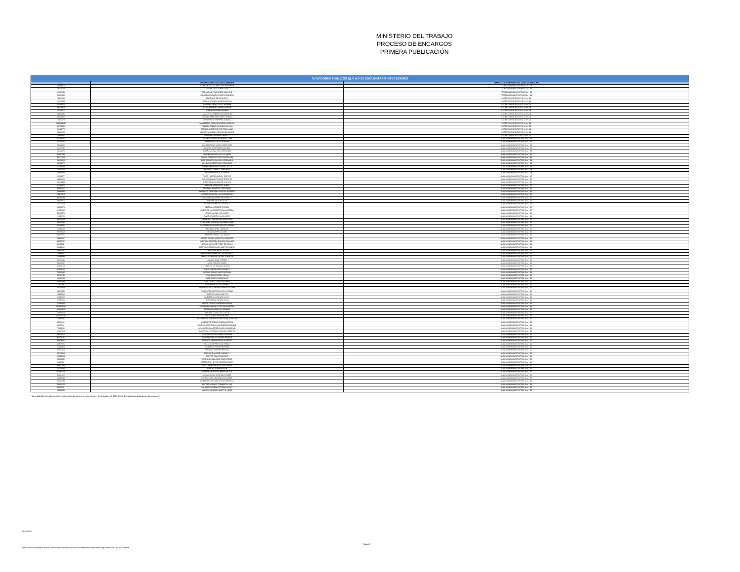MINISTERIO DEL TRABAJO
PROCESO DE ENCARGOS
PRIMERA PUBLICACIÓN
| SERVIDORES PUBLICOS QUE NO SE ENCUENTRAN INTERESADOS | | |
| --- | --- | --- |
| C.C. | NOMBRE EMPLEADO DE CARRERA | EMPLEO DE CARRERA DEL CUAL ES TITULAR |
| 19483460 | CORDON BUSTACARA JOSE ROBERTO | TECNICO ADMINISTRATIVO 3124 - 14 |
| 12550622 | GALVIS DAZA JORGE LUIS | TECNICO ADMINISTRATIVO 3124 - 14 |
| 32286241 | CARABALLO RODRIGUEZ MARLENE | TECNICO ADMINISTRATIVO 3124 - 14 |
| 10532803 | COLLAZOS GAVIRIA FAUSTO ARNULFO | TECNICO ADMINISTRATIVO 3124 - 14 |
| 20632633 | BEJARANO CRUZ GLADYS | SECRETARIO EJECUTIVO 4210 - 23 |
| 52226034 | MOLINA ARAUJO SANDRA MILENA | SECRETARIO EJECUTIVO 4210 - 23 |
| 41708774 | SANTANA URREGO LUZ MYRIAM | SECRETARIO EJECUTIVO 4210 - 23 |
| 39662964 | ROJAS ROMERO MARIA EUGENIA | SECRETARIO EJECUTIVO 4210 - 21 |
| 51703777 | CEPEDA RENDON MYRIAM | SECRETARIO EJECUTIVO 4210 - 21 |
| 19410806 | LOSADA GUTIERREZ MILTON RENE | SECRETARIO EJECUTIVO 4210 - 21 |
| 41914427 | JIMENEZ BENAVIDES DEISY STELLA | SECRETARIO EJECUTIVO 4210 - 21 |
| 51956672 | GARAVITO GUTIERREZ YANUBA | SECRETARIO EJECUTIVO 4210 - 21 |
| 1094884688 | AMORTEGUI BARBOSA DIANA CAROLINA | SECRETARIO EJECUTIVO 4210 - 21 |
| 39718995 | VILLAMIL CABRAL CLAUDIA PAULINA | SECRETARIO EJECUTIVO 4210 - 21 |
| 52184773 | TAFUR CASTAÑEDA MARITZA LILIANA | SECRETARIO EJECUTIVO 4210 - 21 |
| 80512820 | VARGAS MORALES FRANCISCO JAVIER | SECRETARIO EJECUTIVO 4210 - 21 |
| 52832876 | MONTENEGRO ABRIL MARILUZ | SECRETARIO EJECUTIVO 4210 - 21 |
| 41623274 | CIFUENTES BRICEÑO MARIA LUCIA | AUXILIAR ADMINISTRATIVO 4044 - 20 |
| 41660541 | PARRA DE CORTES MYRIAM | AUXILIAR ADMINISTRATIVO 4044 - 20 |
| 39645090 | DAZA MORENO BLANCA EDELMIRA | AUXILIAR ADMINISTRATIVO 4044 - 20 |
| 51567832 | ALJURE ORTIZ MARIA CECILIA | AUXILIAR ADMINISTRATIVO 4044 - 20 |
| 20654175 | BELTRAN CRUZ ANA ESPERANZA | AUXILIAR ADMINISTRATIVO 4044 - 20 |
| 28697298 | HERRERA GONZALEZ LUZ MERY | AUXILIAR ADMINISTRATIVO 4044 - 20 |
| 41777014 | PINEDA CAMARGO EDDA ESPERANZA | AUXILIAR ADMINISTRATIVO 4044 - 18 |
| 19325354 | DIAZ BAQUERO CARLOS HERNANDO | AUXILIAR ADMINISTRATIVO 4044 - 18 |
| 80241672 | VILLAMIL GOMEZ LUIS ALEJANDRO | AUXILIAR ADMINISTRATIVO 4044 - 18 |
| 51582029 | CORREA MARTINEZ NUBIA STELLA | AUXILIAR ADMINISTRATIVO 4044 - 18 |
| 52063727 | MORENO GOMEZ CLARA INES | AUXILIAR ADMINISTRATIVO 4044 - 18 |
| 63391344 | SANTANDER ROA YOLANDA | AUXILIAR ADMINISTRATIVO 4044 - 18 |
| 32630477 | ROCA FAJARDO NANCY ESTHER | AUXILIAR ADMINISTRATIVO 4044 - 17 |
| 19483138 | PACHON GOMEZ ROQUE ENRIQUE | AUXILIAR ADMINISTRATIVO 4044 - 17 |
| 19214444 | ORTIZ BONILLA EDGAR ALONSO | AUXILIAR ADMINISTRATIVO 4044 - 17 |
| 51739255 | APONTE RODRIGUEZ NUBIA | AUXILIAR ADMINISTRATIVO 4044 - 17 |
| 31396067 | RENDON MONTOYA CONSUELO | AUXILIAR ADMINISTRATIVO 4044 - 17 |
| 19433490 | ALVARADO CARDENAS CARLOS RICARDO | AUXILIAR ADMINISTRATIVO 4044 - 17 |
| 79471974 | GOMEZ MORALES LUIS ALEJANDRO | AUXILIAR ADMINISTRATIVO 4044 - 17 |
| 39794238 | QUEVEDO QUINTERO ANA YANETH | AUXILIAR ADMINISTRATIVO 4044 - 17 |
| 43410751 | PUERTA JULIA MATILDE | AUXILIAR ADMINISTRATIVO 4044 - 17 |
| 51651679 | BLANCO GOMEZ LUZ STELLA | AUXILIAR ADMINISTRATIVO 4044 - 17 |
| 51668973 | BELTRAN MENDEZ PATRICIA | AUXILIAR ADMINISTRATIVO 4044 - 17 |
| 52360518 | QUEVEDO MARTINEZ DIANA MARCELA | AUXILIAR ADMINISTRATIVO 4044 - 17 |
| 43530470 | LARGO LADINO LUZ YANETH | AUXILIAR ADMINISTRATIVO 4044 - 16 |
| 22545733 | ALVAREZ AMARIS OLGA MARIA | AUXILIAR ADMINISTRATIVO 4044 - 16 |
| 30761419 | MARRUGO CASTRO NELSY REGINA | AUXILIAR ADMINISTRATIVO 4044 - 16 |
| 19252180 | CONTRERAS VARGAS GERMAN OMAR | AUXILIAR ADMINISTRATIVO 4044 - 16 |
| 22104885 | CASTAÑEDA SANCHEZ BEATRIZ ELENA | AUXILIAR ADMINISTRATIVO 4044 - 16 |
| 51844684 | MEDINA LOPEZ YANNETH | AUXILIAR ADMINISTRATIVO 4044 - 16 |
| 87470058 | PASCUAZA POLO IVAN | AUXILIAR ADMINISTRATIVO 4044 - 16 |
| 40922715 | CARREÑO JAIMES LUZ STELLA | AUXILIAR ADMINISTRATIVO 4044 - 16 |
| 24953557 | SIERRA DUQUE MARIA DEL SOCORRO | AUXILIAR ADMINISTRATIVO 4044 - 16 |
| 39539792 | MANTILLA CORONEL CLAUDIA YOLANDA | AUXILIAR ADMINISTRATIVO 4044 - 16 |
| 6211762 | OSPINA SANCHEZ FREDY DE JESUS | AUXILIAR ADMINISTRATIVO 4044 - 16 |
| 31948122 | MONTOYA MONDRAGON MARTHA ISABEL | AUXILIAR ADMINISTRATIVO 4044 - 16 |
| 38941226 | CUELLAR DORADO ZULMA | AUXILIAR ADMINISTRATIVO 4044 - 16 |
| 66809716 | MILLAN BUSTAMANTE CLAUDIA INES | AUXILIAR ADMINISTRATIVO 4044 - 16 |
| 66832888 | URRUTIA MELLADO BELKY JANNETH | AUXILIAR ADMINISTRATIVO 4044 - 16 |
| 80263141 | LOZANO JOSE HERMES | AUXILIAR ADMINISTRATIVO 4044 - 16 |
| 24183107 | SILVA SANDRA ISABEL | AUXILIAR ADMINISTRATIVO 4044 - 16 |
| 51856668 | TIBOCHA GIL CLAUDIA ELENA | AUXILIAR ADMINISTRATIVO 4044 - 16 |
| 46359513 | CRUZ PINEDA MERY SHIRLEY | AUXILIAR ADMINISTRATIVO 4044 - 16 |
| 70062196 | GARCIA GALVIS JOSE GUSTAVO | AUXILIAR ADMINISTRATIVO 4044 - 16 |
| 88261745 | VIVAS ROA FREDDY JESUS | AUXILIAR ADMINISTRATIVO 4044 - 16 |
| 25310748 | RUIZ ZUÑIGA NURIA ALINA | AUXILIAR ADMINISTRATIVO 4044 - 16 |
| 40920739 | JULIO AMAYA LEVIS SEGUNDA | AUXILIAR ADMINISTRATIVO 4044 - 16 |
| 2251296 | ORTIZ VARON JOSE MARIA | AUXILIAR ADMINISTRATIVO 4044 - 16 |
| 37176918 | MONTENEGRO SANCHEZ YANETH ELVIRA | AUXILIAR ADMINISTRATIVO 4044 - 16 |
| 63325453 | RIVERA FERNANDEZ GLENIS IVONNE | AUXILIAR ADMINISTRATIVO 4044 - 16 |
| 28443310 | RAMIREZ CACUA MARTHA | AUXILIAR ADMINISTRATIVO 4044 - 16 |
| 66946929 | QUINTERO CARDOZO NANCY | AUXILIAR ADMINISTRATIVO 4044 - 16 |
| 27982531 | RONCANCIO PARDO ELISA | AUXILIAR ADMINISTRATIVO 4044 - 16 |
| 67008589 | LOPEZ ESPINOSA ADRIANA MARIA | AUXILIAR ADMINISTRATIVO 4044 - 16 |
| 1023874532 | SALAZAR SARMIENTO YESSICA ANDREA | AUXILIAR ADMINISTRATIVO 4044 - 16 |
| 51951964 | TRIANA GARZON LUZ HELENA | AUXILIAR ADMINISTRATIVO 4044 - 16 |
| 63321854 | BRICEÑO SILVA LUZ STELLA | AUXILIAR ADMINISTRATIVO 4044 - 16 |
| 1070006123 | GIL SUAREZ JENNI MILENA | AUXILIAR ADMINISTRATIVO 4044 - 16 |
| 51829196 | VILLANUEVA MONTEALEGRE DIANA JANNETH | AUXILIAR ADMINISTRATIVO 4044 - 16 |
| 29621192 | SANCHEZ ORREGO GLORIA AMPARO | AUXILIAR ADMINISTRATIVO 4044 - 15 |
| 6875584 | BALOCO CONTRERAS SANTANDER ENRIQUE | AUXILIAR ADMINISTRATIVO 4044 - 15 |
| 79043862 | BENAVIDES CASTAÑEDA JUAN GUILLERMO | AUXILIAR ADMINISTRATIVO 4044 - 15 |
| 12107824 | CALDERON PERDOMO CARLOS ALBERTO | AUXILIAR ADMINISTRATIVO 4044 - 15 |
| 80178177 | GARCIA ORTIZ GERMAN GIOVANNI | AUXILIAR ADMINISTRATIVO 4044 - 15 |
| 36561196 | MAESTRE AVILA XIOMARA BEATRIZ | AUXILIAR ADMINISTRATIVO 4044 - 15 |
| 40373866 | PARRADO HERRAN NAISLA JANETH | AUXILIAR ADMINISTRATIVO 4044 - 15 |
| 40387205 | POLO GUTIERREZ LUZ NANCY | AUXILIAR ADMINISTRATIVO 4044 - 15 |
| 51640054 | CUADROS ROMAN MYRIAM | AUXILIAR ADMINISTRATIVO 4044 - 15 |
| 27356164 | PANTOJA ROSERO IMELDA | AUXILIAR ADMINISTRATIVO 4044 - 15 |
| 39719629 | JIMENEZ RAMIREZ ELIZABETH | AUXILIAR ADMINISTRATIVO 4044 - 15 |
| 28948634 | CANTOR DIANA ESNEIDER | AUXILIAR ADMINISTRATIVO 4044 - 15 |
| 80054645 | QUIÑONES MALAVER EDWIN RENE | AUXILIAR ADMINISTRATIVO 4044 - 15 |
| 8406298 | ESPITALETA HOYOS RICARDO JAVIER | AUXILIAR ADMINISTRATIVO 4044 - 15 |
| 33367183 | AVELLA PINZON ROCIO DEL PILAR | AUXILIAR ADMINISTRATIVO 4044 - 15 |
| 51669030 | ACHURY GAVIRIA FLOR | AUXILIAR ADMINISTRATIVO 4044 - 15 |
| 36086178 | MORALES PUENTES MARIA VICELA | AUXILIAR ADMINISTRATIVO 4044 - 15 |
| 28311350 | ALCAZAR DIAZ GRACIELA ISABEL | AUXILIAR ADMINISTRATIVO 4044 - 15 |
| 13008244 | PATIÑO CORAL RICARDO BENJAMIN | AUXILIAR ADMINISTRATIVO 4044 - 15 |
| 41916743 | HERRERA SEPULVEDA HILDA PATRICIA | AUXILIAR ADMINISTRATIVO 4044 - 15 |
| 15021184 | ARTEAGA PARDO FERNANDO LUIS | AUXILIAR ADMINISTRATIVO 4044 - 15 |
| 53165511 | SANCHEZ GONZALEZ DIANA NATALY | AUXILIAR ADMINISTRATIVO 4044 - 15 |
| 24309645 | VARGAS MENESES MARTHA LUCIA | AUXILIAR ADMINISTRATIVO 4044 - 15 |
* La antigüedad como funcionario con derechos de carrera se tomo hasta el 01 de octubre de 2020 (fecha de públicación del proceso de encargos)
26/10/2020
Nota: Contra el presente estudio de requisitos mínimos procede reclamación dentro de los siguientes cinco (5) días hábiles.
Página 2